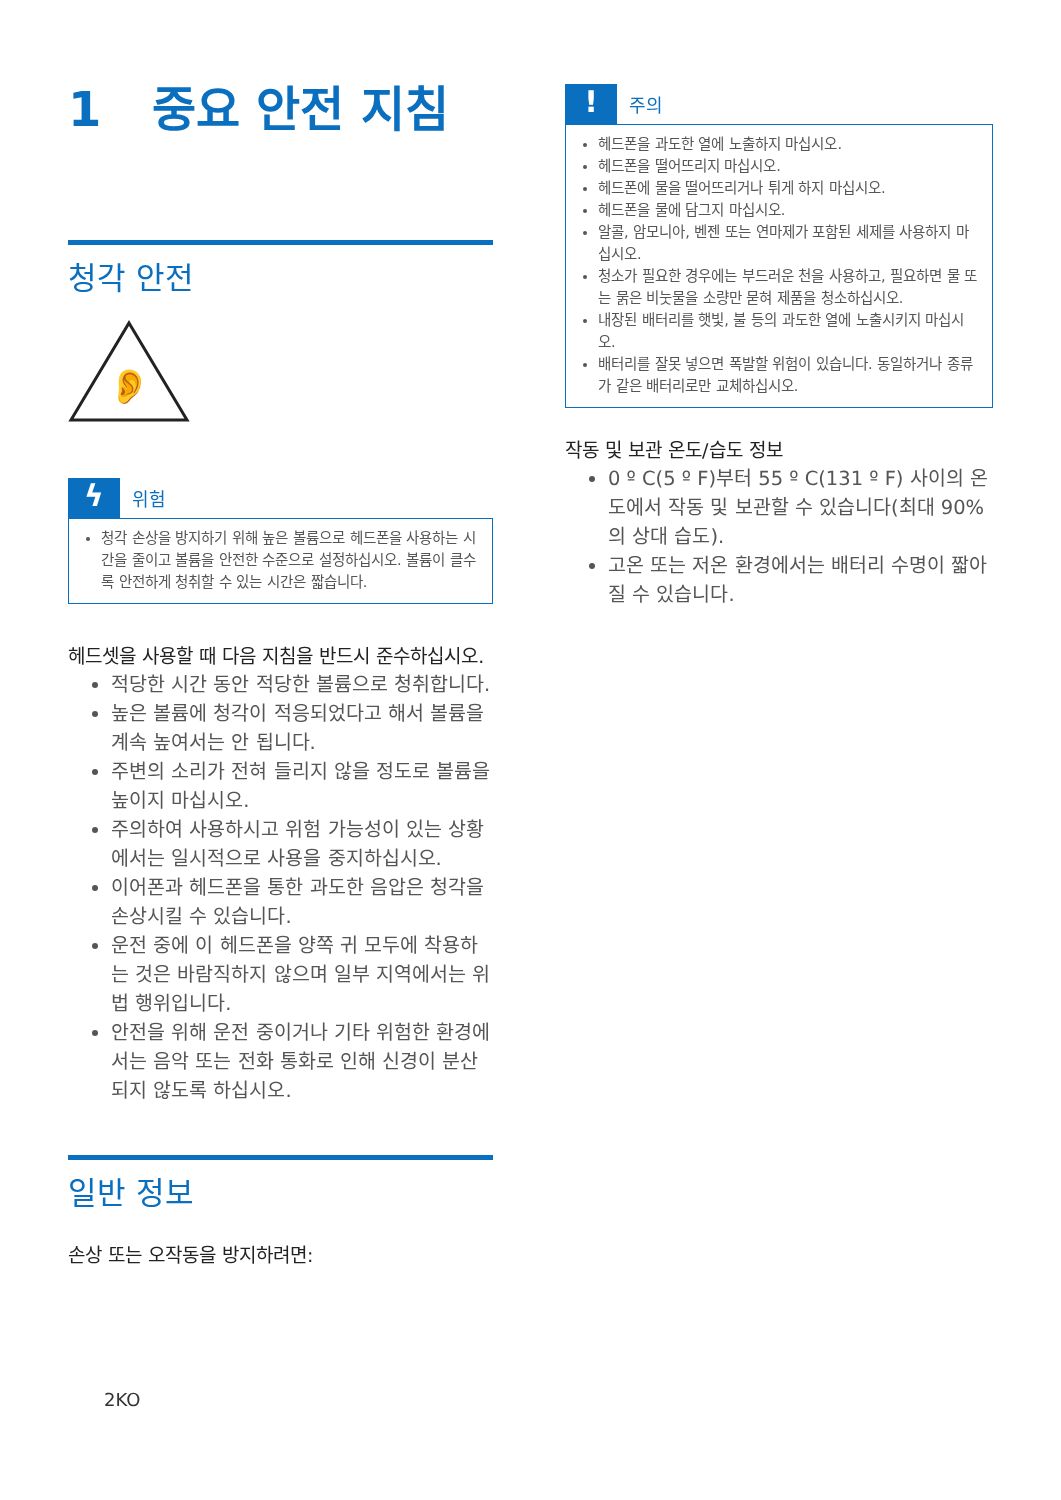1 중요 안전 지침
청각 안전
👂
ϟ
위험
청각 손상을 방지하기 위해 높은 볼륨으로 헤드폰을 사용하는 시간을 줄이고 볼륨을 안전한 수준으로 설정하십시오. 볼륨이 클수록 안전하게 청취할 수 있는 시간은 짧습니다.
헤드셋을 사용할 때 다음 지침을 반드시 준수하십시오.
적당한 시간 동안 적당한 볼륨으로 청취합니다.
높은 볼륨에 청각이 적응되었다고 해서 볼륨을 계속 높여서는 안 됩니다.
주변의 소리가 전혀 들리지 않을 정도로 볼륨을 높이지 마십시오.
주의하여 사용하시고 위험 가능성이 있는 상황에서는 일시적으로 사용을 중지하십시오.
이어폰과 헤드폰을 통한 과도한 음압은 청각을 손상시킬 수 있습니다.
운전 중에 이 헤드폰을 양쪽 귀 모두에 착용하는 것은 바람직하지 않으며 일부 지역에서는 위법 행위입니다.
안전을 위해 운전 중이거나 기타 위험한 환경에서는 음악 또는 전화 통화로 인해 신경이 분산되지 않도록 하십시오.
일반 정보
손상 또는 오작동을 방지하려면:
2KO
!
주의
헤드폰을 과도한 열에 노출하지 마십시오.
헤드폰을 떨어뜨리지 마십시오.
헤드폰에 물을 떨어뜨리거나 튀게 하지 마십시오.
헤드폰을 물에 담그지 마십시오.
알콜, 암모니아, 벤젠 또는 연마제가 포함된 세제를 사용하지 마십시오.
청소가 필요한 경우에는 부드러운 천을 사용하고, 필요하면 물 또는 묽은 비눗물을 소량만 묻혀 제품을 청소하십시오.
내장된 배터리를 햇빛, 불 등의 과도한 열에 노출시키지 마십시오.
배터리를 잘못 넣으면 폭발할 위험이 있습니다. 동일하거나 종류가 같은 배터리로만 교체하십시오.
작동 및 보관 온도/습도 정보
0 º C(5 º F)부터 55 º C(131 º F) 사이의 온도에서 작동 및 보관할 수 있습니다(최대 90%의 상대 습도).
고온 또는 저온 환경에서는 배터리 수명이 짧아질 수 있습니다.